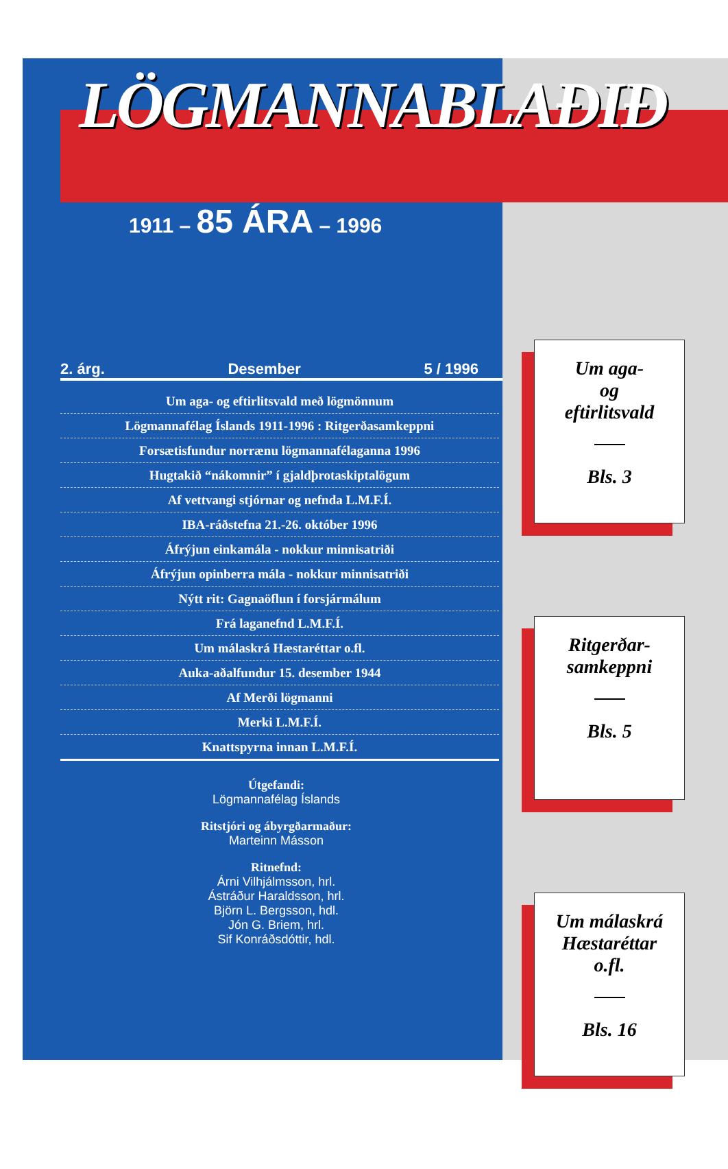LÖGMANNABLAÐIÐ
1911 – 85 ÁRA – 1996
2. árg. Desember 5 / 1996
Um aga- og eftirlitsvald með lögmönnum
Lögmannafélag Íslands 1911-1996 : Ritgerðasamkeppni
Forsætisfundur norrænu lögmannafélaganna 1996
Hugtakið “nákomnir” í gjaldþrotaskiptalögum
Af vettvangi stjórnar og nefnda L.M.F.Í.
IBA-ráðstefna 21.-26. október 1996
Áfrýjun einkamála - nokkur minnisatriði
Áfrýjun opinberra mála - nokkur minnisatriði
Nýtt rit: Gagnaöflun í forsjármálum
Frá laganefnd L.M.F.Í.
Um málaskrá Hæstaréttar o.fl.
Auka-aðalfundur 15. desember 1944
Af Merði lögmanni
Merki L.M.F.Í.
Knattspyrna innan L.M.F.Í.
Útgefandi:
Lögmannafélag Íslands
Ritstjóri og ábyrgðarmaður:
Marteinn Másson
Ritnefnd:
Árni Vilhjálmsson, hrl.
Ástráður Haraldsson, hrl.
Björn L. Bergsson, hdl.
Jón G. Briem, hrl.
Sif Konráðsdóttir, hdl.
Um aga-
og
eftirlitsvald
Bls. 3
Ritgerðar-
samkeppni
Bls. 5
Um málaskrá
Hæstaréttar
o.fl.
Bls. 16